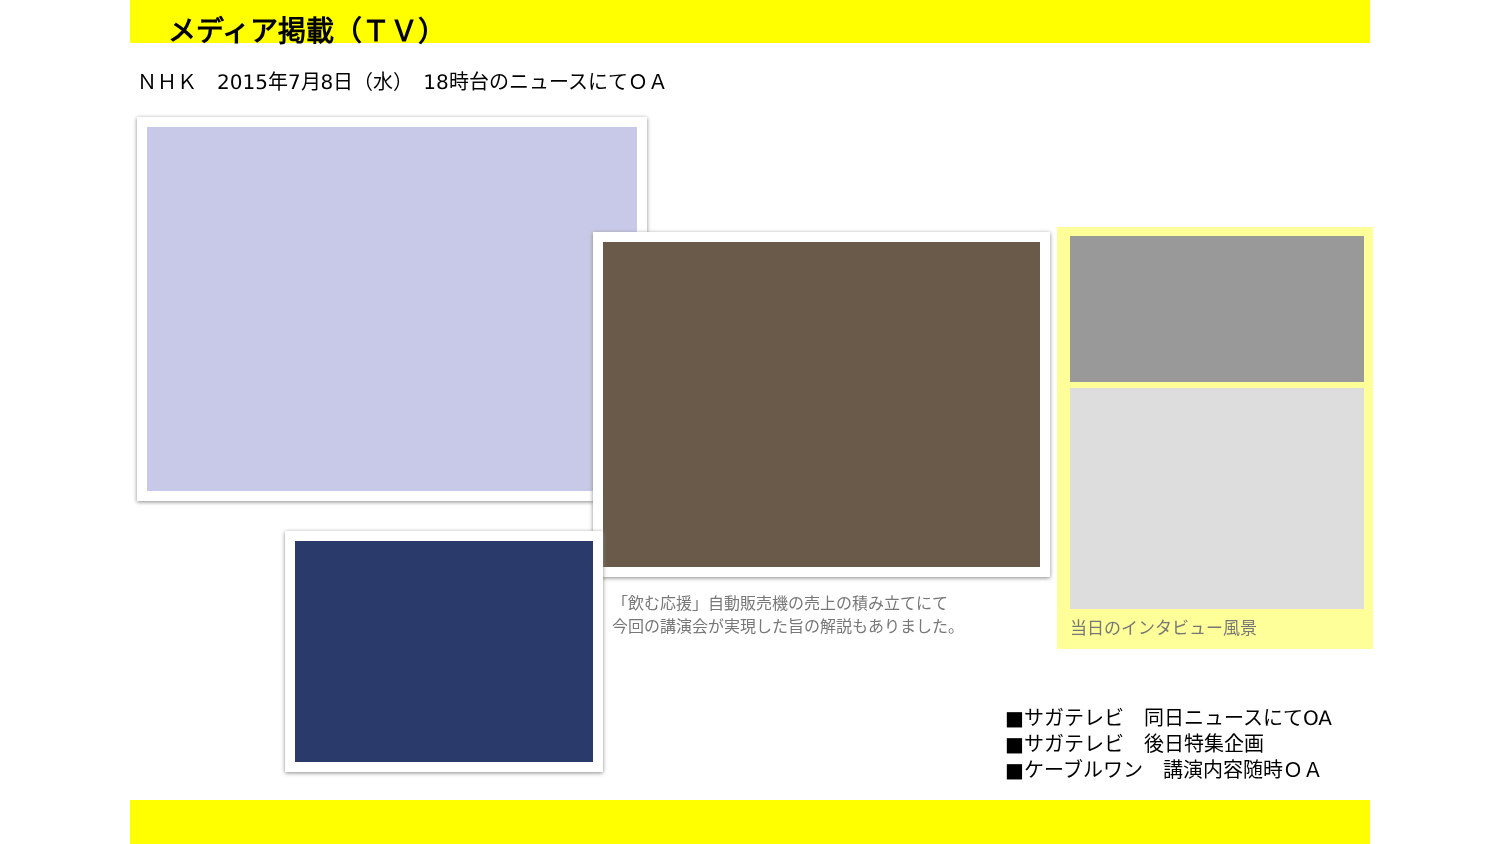メディア掲載（ＴＶ）
ＮＨＫ　2015年7月8日（水）　18時台のニュースにてＯＡ
「飲む応援」自動販売機の売上の積み立てにて
今回の講演会が実現した旨の解説もありました。
当日のインタビュー風景
■サガテレビ　同日ニュースにてOA
■サガテレビ　後日特集企画
■ケーブルワン　講演内容随時ＯＡ